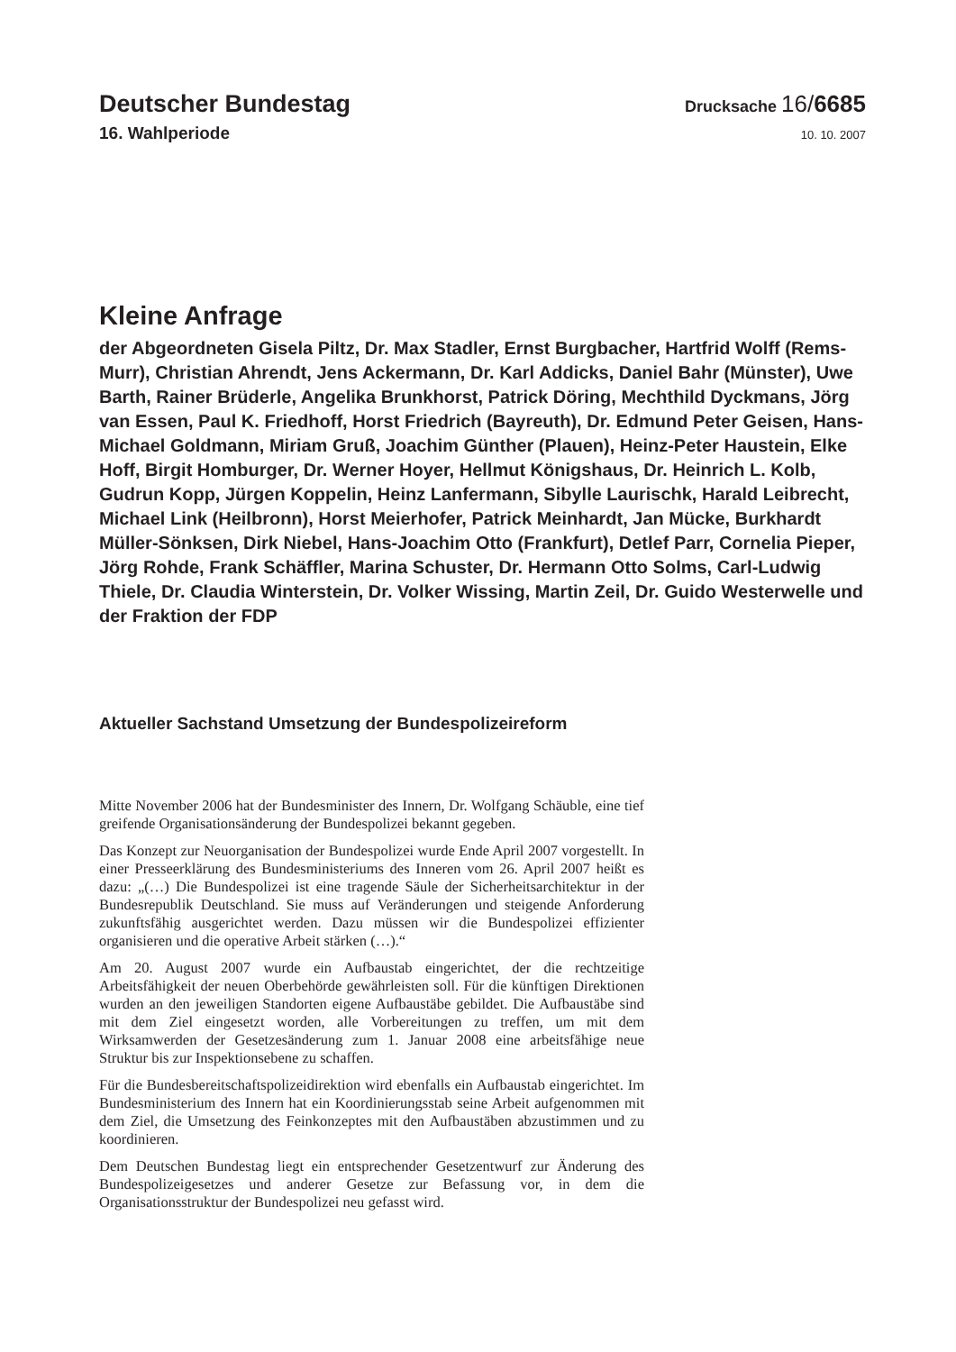Deutscher Bundestag
Drucksache 16/6685
16. Wahlperiode
10. 10. 2007
Kleine Anfrage
der Abgeordneten Gisela Piltz, Dr. Max Stadler, Ernst Burgbacher, Hartfrid Wolff (Rems-Murr), Christian Ahrendt, Jens Ackermann, Dr. Karl Addicks, Daniel Bahr (Münster), Uwe Barth, Rainer Brüderle, Angelika Brunkhorst, Patrick Döring, Mechthild Dyckmans, Jörg van Essen, Paul K. Friedhoff, Horst Friedrich (Bayreuth), Dr. Edmund Peter Geisen, Hans-Michael Goldmann, Miriam Gruß, Joachim Günther (Plauen), Heinz-Peter Haustein, Elke Hoff, Birgit Homburger, Dr. Werner Hoyer, Hellmut Königshaus, Dr. Heinrich L. Kolb, Gudrun Kopp, Jürgen Koppelin, Heinz Lanfermann, Sibylle Laurischk, Harald Leibrecht, Michael Link (Heilbronn), Horst Meierhofer, Patrick Meinhardt, Jan Mücke, Burkhardt Müller-Sönksen, Dirk Niebel, Hans-Joachim Otto (Frankfurt), Detlef Parr, Cornelia Pieper, Jörg Rohde, Frank Schäffler, Marina Schuster, Dr. Hermann Otto Solms, Carl-Ludwig Thiele, Dr. Claudia Winterstein, Dr. Volker Wissing, Martin Zeil, Dr. Guido Westerwelle und der Fraktion der FDP
Aktueller Sachstand Umsetzung der Bundespolizeireform
Mitte November 2006 hat der Bundesminister des Innern, Dr. Wolfgang Schäuble, eine tief greifende Organisationsänderung der Bundespolizei bekannt gegeben.
Das Konzept zur Neuorganisation der Bundespolizei wurde Ende April 2007 vorgestellt. In einer Presseerklärung des Bundesministeriums des Inneren vom 26. April 2007 heißt es dazu: „(…) Die Bundespolizei ist eine tragende Säule der Sicherheitsarchitektur in der Bundesrepublik Deutschland. Sie muss auf Veränderungen und steigende Anforderung zukunftsfähig ausgerichtet werden. Dazu müssen wir die Bundespolizei effizienter organisieren und die operative Arbeit stärken (…).“
Am 20. August 2007 wurde ein Aufbaustab eingerichtet, der die rechtzeitige Arbeitsfähigkeit der neuen Oberbehörde gewährleisten soll. Für die künftigen Direktionen wurden an den jeweiligen Standorten eigene Aufbaustäbe gebildet. Die Aufbaustäbe sind mit dem Ziel eingesetzt worden, alle Vorbereitungen zu treffen, um mit dem Wirksamwerden der Gesetzesänderung zum 1. Januar 2008 eine arbeitsfähige neue Struktur bis zur Inspektionsebene zu schaffen.
Für die Bundesbereitschaftspolizeidirektion wird ebenfalls ein Aufbaustab eingerichtet. Im Bundesministerium des Innern hat ein Koordinierungsstab seine Arbeit aufgenommen mit dem Ziel, die Umsetzung des Feinkonzeptes mit den Aufbaustäben abzustimmen und zu koordinieren.
Dem Deutschen Bundestag liegt ein entsprechender Gesetzentwurf zur Änderung des Bundespolizeigesetzes und anderer Gesetze zur Befassung vor, in dem die Organisationsstruktur der Bundespolizei neu gefasst wird.